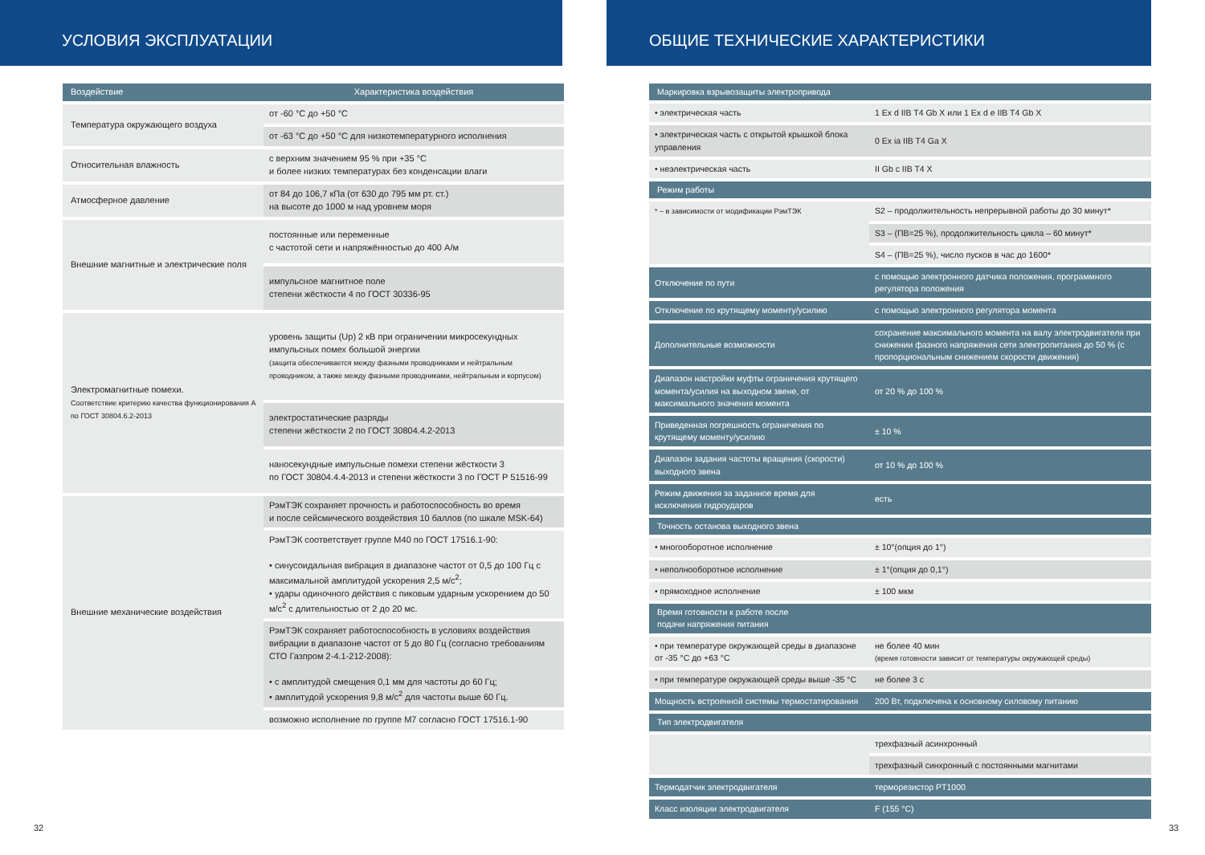УСЛОВИЯ ЭКСПЛУАТАЦИИ
| Воздействие | Характеристика воздействия |
| --- | --- |
| Температура окружающего воздуха | от -60 °С до +50 °С |
| | от -63 °С до +50 °С для низкотемпературного исполнения |
| Относительная влажность | с верхним значением 95 % при +35 °С и более низких температурах без конденсации влаги |
| Атмосферное давление | от 84 до 106,7 кПа (от 630 до 795 мм рт. ст.) на высоте до 1000 м над уровнем моря |
| Внешние магнитные и электрические поля | постоянные или переменные с частотой сети и напряжённостью до 400 А/м |
| | импульсное магнитное поле степени жёсткости 4 по ГОСТ 30336-95 |
| Электромагнитные помехи. Соответствие критерию качества функционирования А по ГОСТ 30804.6.2-2013 | уровень защиты (Up) 2 кВ при ограничении микросекундных импульсных помех большой энергии (защита обеспечивается между фазными проводниками и нейтральным проводником, а также между фазными проводниками, нейтральным и корпусом) |
| | электростатические разряды степени жёсткости 2 по ГОСТ 30804.4.2-2013 |
| | наносекундные импульсные помехи степени жёсткости 3 по ГОСТ 30804.4.4-2013 и степени жёсткости 3 по ГОСТ Р 51516-99 |
| Внешние механические воздействия | РэмТЭК сохраняет прочность и работоспособность во время и после сейсмического воздействия 10 баллов (по шкале MSK-64) |
| | РэмТЭК соответствует группе М40 по ГОСТ 17516.1-90: • синусоидальная вибрация в диапазоне частот от 0,5 до 100 Гц с максимальной амплитудой ускорения 2,5 м/с<sup>2</sup>; • удары одиночного действия с пиковым ударным ускорением до 50 м/с<sup>2</sup> с длительностью от 2 до 20 мс. |
| | РэмТЭК сохраняет работоспособность в условиях воздействия вибрации в диапазоне частот от 5 до 80 Гц (согласно требованиям СТО Газпром 2-4.1-212-2008): • с амплитудой смещения 0,1 мм для частоты до 60 Гц; • амплитудой ускорения 9,8 м/с<sup>2</sup> для частоты выше 60 Гц. |
| | возможно исполнение по группе М7 согласно ГОСТ 17516.1-90 |
ОБЩИЕ ТЕХНИЧЕСКИЕ ХАРАКТЕРИСТИКИ
| Маркировка взрывозащиты электропривода | |
| --- | --- |
| • электрическая часть | 1 Ex d IIB T4 Gb X или 1 Ex d e IIB T4 Gb X |
| • электрическая часть с открытой крышкой блока управления | 0 Ex ia IIB T4 Ga X |
| • неэлектрическая часть | II Gb c IIB T4 X |
| Режим работы | |
| * – в зависимости от модификации РэмТЭК | S2 – продолжительность непрерывной работы до 30 минут* |
| | S3 – (ПВ=25 %), продолжительность цикла – 60 минут* |
| | S4 – (ПВ=25 %), число пусков в час до 1600* |
| Отключение по пути | с помощью электронного датчика положения, программного регулятора положения |
| Отключение по крутящему моменту/усилию | с помощью электронного регулятора момента |
| Дополнительные возможности | сохранение максимального момента на валу электродвигателя при снижении фазного напряжения сети электропитания до 50 % (с пропорциональным снижением скорости движения) |
| Диапазон настройки муфты ограничения крутящего момента/усилия на выходном звене, от максимального значения момента | от 20 % до 100 % |
| Приведенная погрешность ограничения по крутящему моменту/усилию | ± 10 % |
| Диапазон задания частоты вращения (скорости) выходного звена | от 10 % до 100 % |
| Режим движения за заданное время для исключения гидроударов | есть |
| Точность останова выходного звена | |
| • многооборотное исполнение | ± 10°(опция до 1°) |
| • неполнооборотное исполнение | ± 1°(опция до 0,1°) |
| • прямоходное исполнение | ± 100 мкм |
| Время готовности к работе после подачи напряжения питания | |
| • при температуре окружающей среды в диапазоне от -35 °С до +63 °С | не более 40 мин (время готовности зависит от температуры окружающей среды) |
| • при температуре окружающей среды выше -35 °С | не более 3 с |
| Мощность встроенной системы термостатирования | 200 Вт, подключена к основному силовому питанию |
| Тип электродвигателя | |
| | трехфазный асинхронный |
| | трехфазный синхронный с постоянными магнитами |
| Термодатчик электродвигателя | терморезистор PT1000 |
| Класс изоляции электродвигателя | F (155 °С) |
32 33